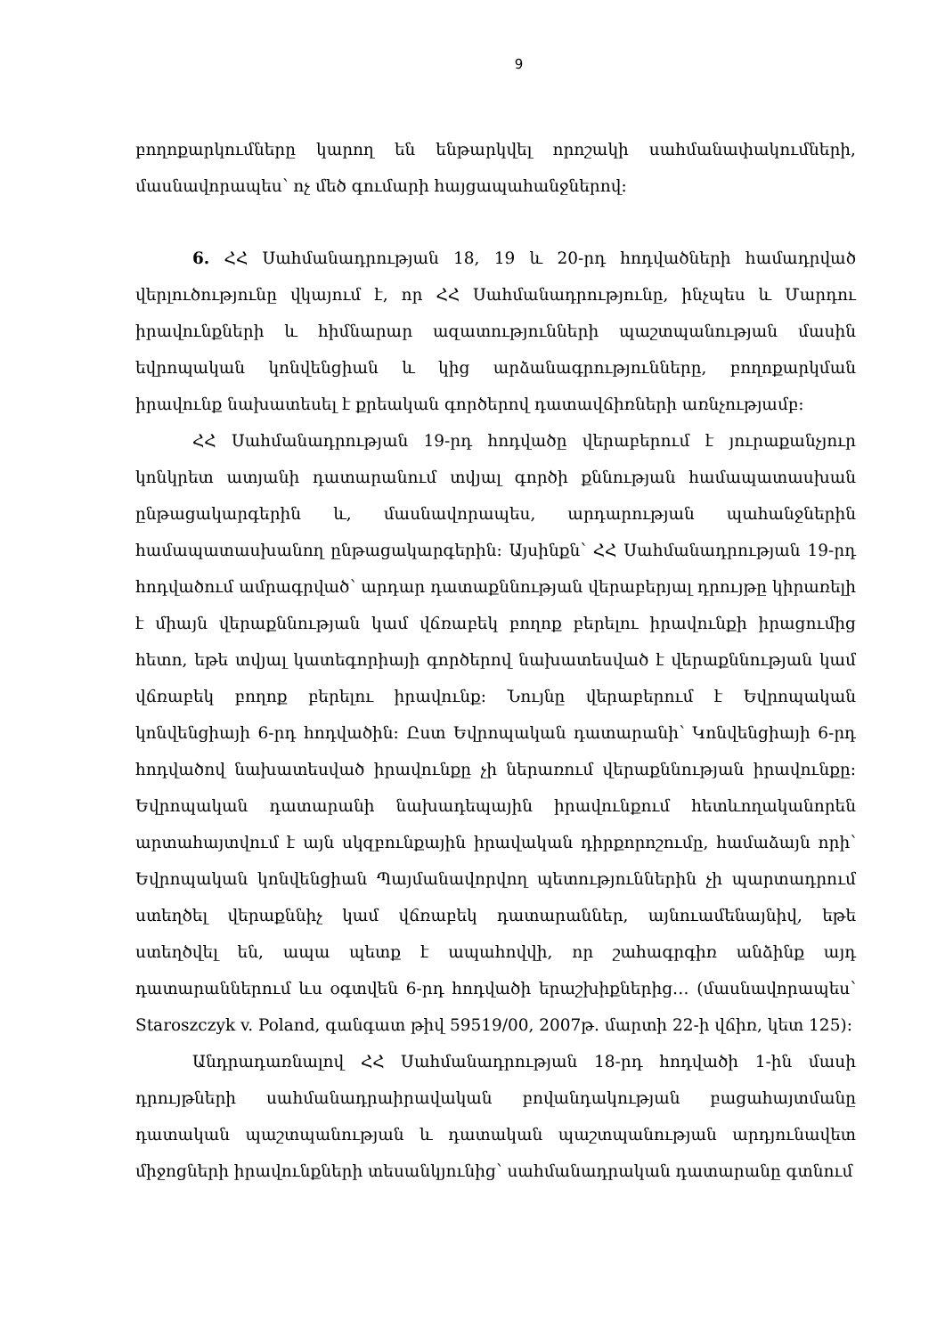9
բողոքարկումները կարող են ենթարկվել որոշակի սահմանափակումների, մասնավորապես՝ ոչ մեծ գումարի հայցապահանջներով:
6. ՀՀ Սահմանադրության 18, 19 և 20-րդ հոդվածների համադրված վերլուծությունը վկայում է, որ ՀՀ Սահմանադրությունը, ինչպես և Մարդու իրավունքների և հիմնարար ազատությունների պաշտպանության մասին եվրոպական կոնվենցիան և կից արձանագրությունները, բողոքարկման իրավունք նախատեսել է քրեական գործերով դատավճիռների առնչությամբ:
ՀՀ Սահմանադրության 19-րդ հոդվածը վերաբերում է յուրաքանչյուր կոնկրետ ատյանի դատարանում տվյալ գործի քննության համապատասխան ընթացակարգերին և, մասնավորապես, արդարության պահանջներին համապատասխանող ընթացակարգերին: Այսինքն՝ ՀՀ Սահմանադրության 19-րդ հոդվածում ամրագրված՝ արդար դատաքննության վերաբերյալ դրույթը կիրառելի է միայն վերաքննության կամ վճռաբեկ բողոք բերելու իրավունքի իրացումից հետո, եթե տվյալ կատեգորիայի գործերով նախատեսված է վերաքննության կամ վճռաբեկ բողոք բերելու իրավունք: Նույնը վերաբերում է Եվրոպական կոնվենցիայի 6-րդ հոդվածին: Ըստ Եվրոպական դատարանի՝ Կոնվենցիայի 6-րդ հոդվածով նախատեսված իրավունքը չի ներառում վերաքննության իրավունքը: Եվրոպական դատարանի նախադեպային իրավունքում հետևողականորեն արտահայտվում է այն սկզբունքային իրավական դիրքորոշումը, համաձայն որի՝ Եվրոպական կոնվենցիան Պայմանավորվող պետություններին չի պարտադրում ստեղծել վերաքննիչ կամ վճռաբեկ դատարաններ, այնուամենայնիվ, եթե ստեղծվել են, ապա պետք է ապահովվի, որ շահագրգիռ անձինք այդ դատարաններում ևս օգտվեն 6-րդ հոդվածի երաշխիքներից… (մասնավորապես՝ Staroszczyk v. Poland, գանգատ թիվ 59519/00, 2007թ. մարտի 22-ի վճիռ, կետ 125):
Անդրադառնալով ՀՀ Սահմանադրության 18-րդ հոդվածի 1-ին մասի դրույթների սահմանադրաիրավական բովանդակության բացահայտմանը դատական պաշտպանության և դատական պաշտպանության արդյունավետ միջոցների իրավունքների տեսանկյունից՝ սահմանադրական դատարանը գտնում